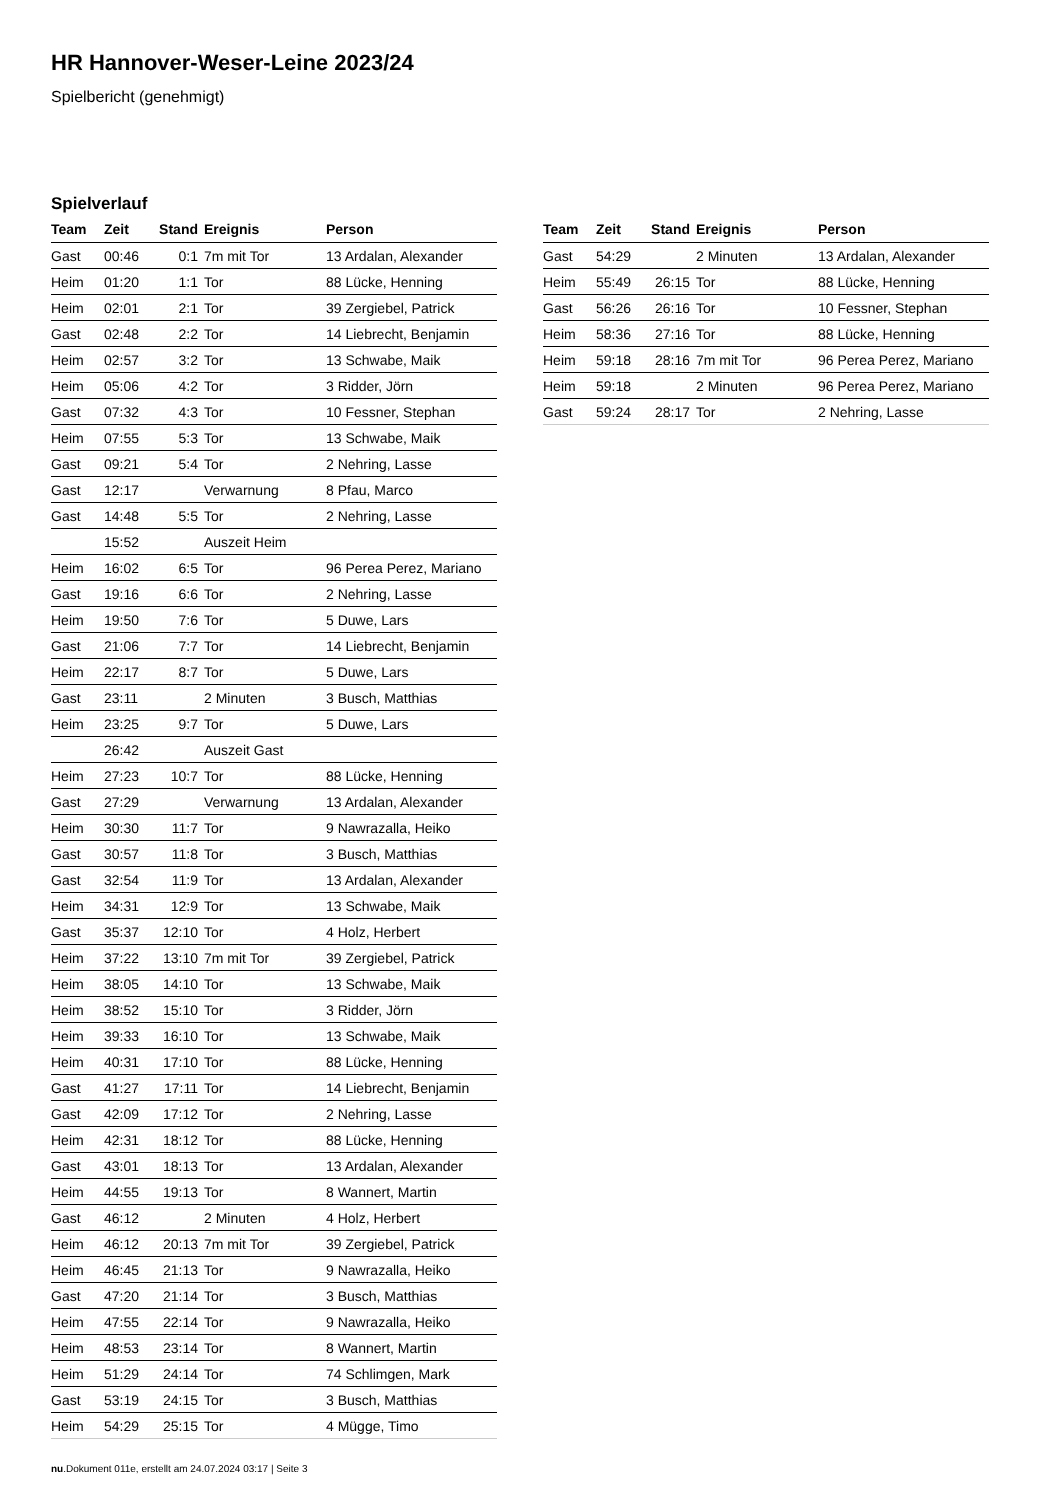HR Hannover-Weser-Leine 2023/24
Spielbericht (genehmigt)
Spielverlauf
| Team | Zeit | Stand | Ereignis | Person |
| --- | --- | --- | --- | --- |
| Gast | 00:46 | 0:1 | 7m mit Tor | 13 Ardalan, Alexander |
| Heim | 01:20 | 1:1 | Tor | 88 Lücke, Henning |
| Heim | 02:01 | 2:1 | Tor | 39 Zergiebel, Patrick |
| Gast | 02:48 | 2:2 | Tor | 14 Liebrecht, Benjamin |
| Heim | 02:57 | 3:2 | Tor | 13 Schwabe, Maik |
| Heim | 05:06 | 4:2 | Tor | 3 Ridder, Jörn |
| Gast | 07:32 | 4:3 | Tor | 10 Fessner, Stephan |
| Heim | 07:55 | 5:3 | Tor | 13 Schwabe, Maik |
| Gast | 09:21 | 5:4 | Tor | 2 Nehring, Lasse |
| Gast | 12:17 | | Verwarnung | 8 Pfau, Marco |
| Gast | 14:48 | 5:5 | Tor | 2 Nehring, Lasse |
| | 15:52 | | Auszeit Heim | |
| Heim | 16:02 | 6:5 | Tor | 96 Perea Perez, Mariano |
| Gast | 19:16 | 6:6 | Tor | 2 Nehring, Lasse |
| Heim | 19:50 | 7:6 | Tor | 5 Duwe, Lars |
| Gast | 21:06 | 7:7 | Tor | 14 Liebrecht, Benjamin |
| Heim | 22:17 | 8:7 | Tor | 5 Duwe, Lars |
| Gast | 23:11 | | 2 Minuten | 3 Busch, Matthias |
| Heim | 23:25 | 9:7 | Tor | 5 Duwe, Lars |
| | 26:42 | | Auszeit Gast | |
| Heim | 27:23 | 10:7 | Tor | 88 Lücke, Henning |
| Gast | 27:29 | | Verwarnung | 13 Ardalan, Alexander |
| Heim | 30:30 | 11:7 | Tor | 9 Nawrazalla, Heiko |
| Gast | 30:57 | 11:8 | Tor | 3 Busch, Matthias |
| Gast | 32:54 | 11:9 | Tor | 13 Ardalan, Alexander |
| Heim | 34:31 | 12:9 | Tor | 13 Schwabe, Maik |
| Gast | 35:37 | 12:10 | Tor | 4 Holz, Herbert |
| Heim | 37:22 | 13:10 | 7m mit Tor | 39 Zergiebel, Patrick |
| Heim | 38:05 | 14:10 | Tor | 13 Schwabe, Maik |
| Heim | 38:52 | 15:10 | Tor | 3 Ridder, Jörn |
| Heim | 39:33 | 16:10 | Tor | 13 Schwabe, Maik |
| Heim | 40:31 | 17:10 | Tor | 88 Lücke, Henning |
| Gast | 41:27 | 17:11 | Tor | 14 Liebrecht, Benjamin |
| Gast | 42:09 | 17:12 | Tor | 2 Nehring, Lasse |
| Heim | 42:31 | 18:12 | Tor | 88 Lücke, Henning |
| Gast | 43:01 | 18:13 | Tor | 13 Ardalan, Alexander |
| Heim | 44:55 | 19:13 | Tor | 8 Wannert, Martin |
| Gast | 46:12 | | 2 Minuten | 4 Holz, Herbert |
| Heim | 46:12 | 20:13 | 7m mit Tor | 39 Zergiebel, Patrick |
| Heim | 46:45 | 21:13 | Tor | 9 Nawrazalla, Heiko |
| Gast | 47:20 | 21:14 | Tor | 3 Busch, Matthias |
| Heim | 47:55 | 22:14 | Tor | 9 Nawrazalla, Heiko |
| Heim | 48:53 | 23:14 | Tor | 8 Wannert, Martin |
| Heim | 51:29 | 24:14 | Tor | 74 Schlimgen, Mark |
| Gast | 53:19 | 24:15 | Tor | 3 Busch, Matthias |
| Heim | 54:29 | 25:15 | Tor | 4 Mügge, Timo |
| Team | Zeit | Stand | Ereignis | Person |
| --- | --- | --- | --- | --- |
| Gast | 54:29 | | 2 Minuten | 13 Ardalan, Alexander |
| Heim | 55:49 | 26:15 | Tor | 88 Lücke, Henning |
| Gast | 56:26 | 26:16 | Tor | 10 Fessner, Stephan |
| Heim | 58:36 | 27:16 | Tor | 88 Lücke, Henning |
| Heim | 59:18 | 28:16 | 7m mit Tor | 96 Perea Perez, Mariano |
| Heim | 59:18 | | 2 Minuten | 96 Perea Perez, Mariano |
| Gast | 59:24 | 28:17 | Tor | 2 Nehring, Lasse |
nu.Dokument 011e, erstellt am 24.07.2024 03:17 | Seite 3